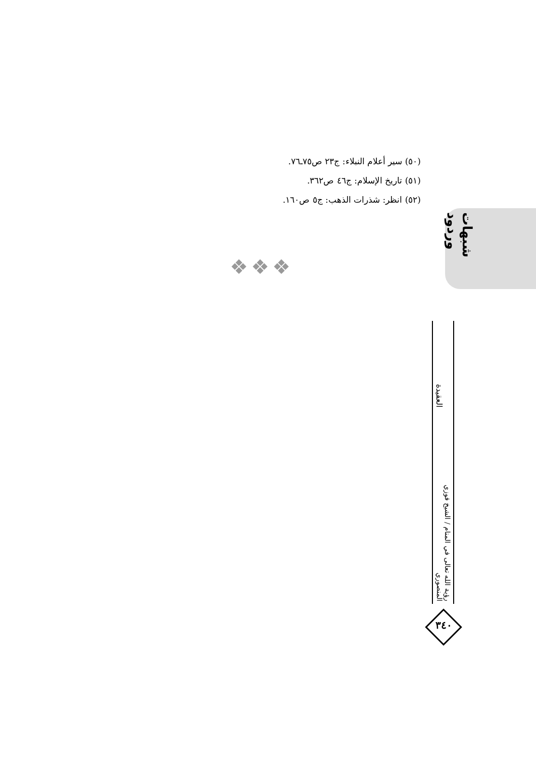(٥٠) سير أعلام النبلاء: ج٢٣ ص٧٥ـ٧٦.
(٥١) تاريخ الإسلام: ج٤٦ ص٣٦٢.
(٥٢) انظر: شذرات الذهب: ج٥ ص١٦٠.
❖❖❖
شبهات وردود
العقيدة
رؤية الله تعالى في المنام / الشيخ فوزي المنصوري
٣٤٠